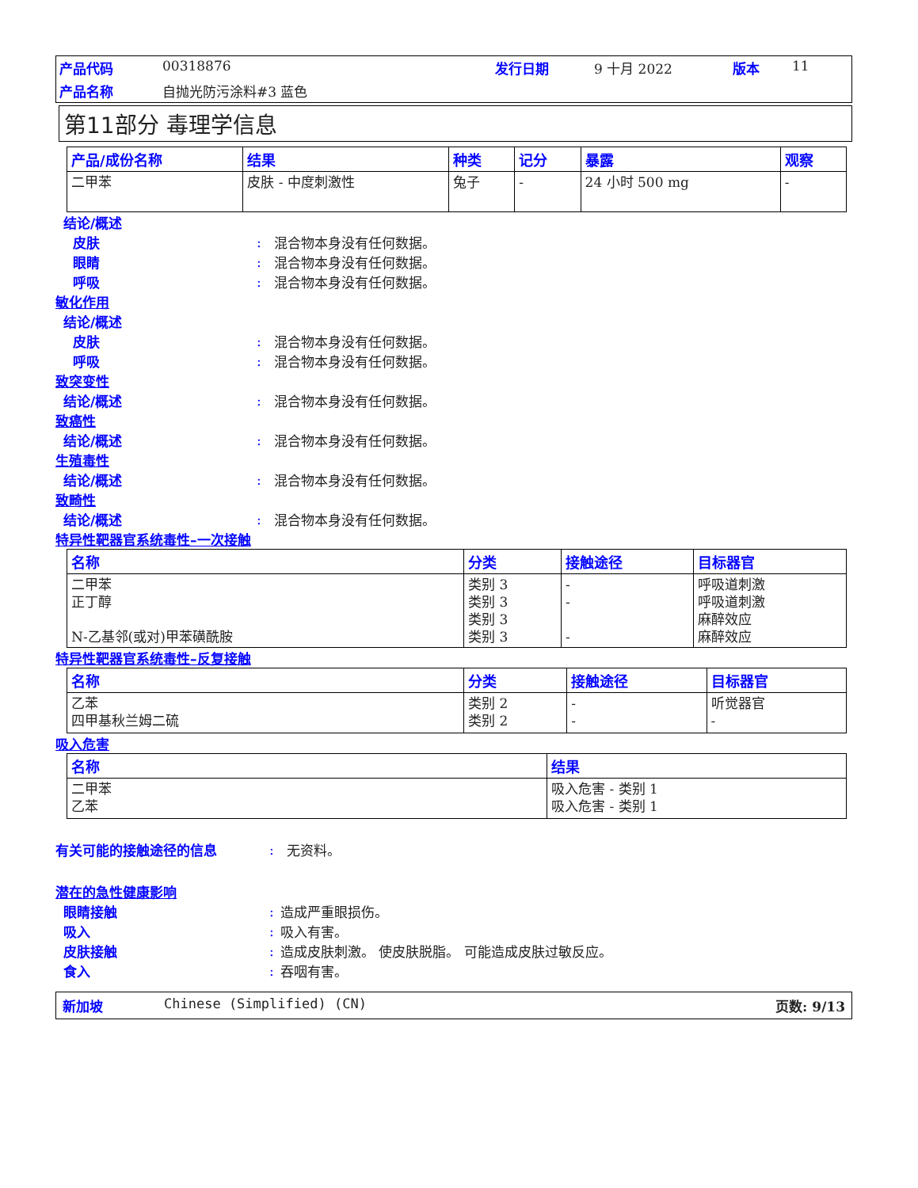产品代码 00318876 发行日期 9 十月 2022 版本 11 产品名称 自抛光防污涂料#3 蓝色
第11部分 毒理学信息
| 产品/成份名称 | 结果 | 种类 | 记分 | 暴露 | 观察 |
| --- | --- | --- | --- | --- | --- |
| 二甲苯 | 皮肤 - 中度刺激性 | 兔子 | - | 24 小时 500 mg | - |
结论/概述
皮肤: 混合物本身没有任何数据。
眼睛: 混合物本身没有任何数据。
呼吸: 混合物本身没有任何数据。
敏化作用
结论/概述
皮肤: 混合物本身没有任何数据。
呼吸: 混合物本身没有任何数据。
致突变性
结论/概述: 混合物本身没有任何数据。
致癌性
结论/概述: 混合物本身没有任何数据。
生殖毒性
结论/概述: 混合物本身没有任何数据。
致畸性
结论/概述: 混合物本身没有任何数据。
特异性靶器官系统毒性–一次接触
| 名称 | 分类 | 接触途径 | 目标器官 |
| --- | --- | --- | --- |
| 二甲苯 正丁醇 N-乙基邻(或对)甲苯磺酰胺 | 类别 3 类别 3 类别 3 类别 3 | - - - | 呼吸道刺激 呼吸道刺激 麻醉效应 麻醉效应 |
特异性靶器官系统毒性–反复接触
| 名称 | 分类 | 接触途径 | 目标器官 |
| --- | --- | --- | --- |
| 乙苯 四甲基秋兰姆二硫 | 类别 2 类别 2 | - - | 听觉器官 - |
吸入危害
| 名称 | 结果 |
| --- | --- |
| 二甲苯 乙苯 | 吸入危害 - 类别 1 吸入危害 - 类别 1 |
有关可能的接触途径的信息: 无资料。
潜在的急性健康影响
眼睛接触: 造成严重眼损伤。
吸入: 吸入有害。
皮肤接触: 造成皮肤刺激。 使皮肤脱脂。 可能造成皮肤过敏反应。
食入: 吞咽有害。
新加坡 Chinese (Simplified) (CN) 页数: 9/13